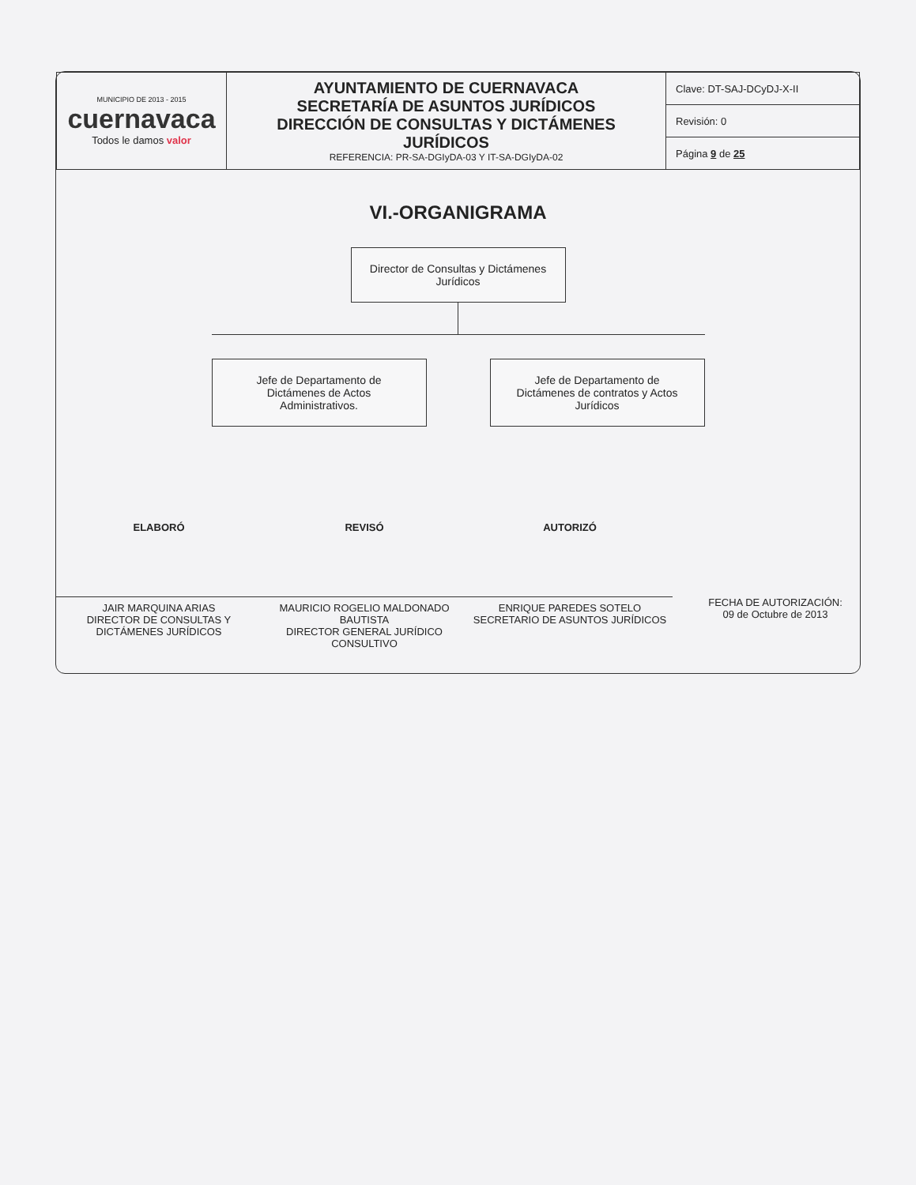| MUNICIPIO DE 2013 - 2015 cuernavaca Todos le damos valor | AYUNTAMIENTO DE CUERNAVACA SECRETARÍA DE ASUNTOS JURÍDICOS DIRECCIÓN DE CONSULTAS Y DICTÁMENES JURÍDICOS REFERENCIA: PR-SA-DGIyDA-03 Y IT-SA-DGIyDA-02 | Clave: DT-SAJ-DCyDJ-X-II |
| | | Revisión: 0 |
| | | Página 9 de 25 |
VI.-ORGANIGRAMA
Director de Consultas y Dictámenes Jurídicos
Jefe de Departamento de Dictámenes de Actos Administrativos.
Jefe de Departamento de Dictámenes de contratos y Actos Jurídicos
ELABORÓ
JAIR MARQUINA ARIAS
DIRECTOR DE CONSULTAS Y DICTÁMENES JURÍDICOS
REVISÓ
MAURICIO ROGELIO MALDONADO BAUTISTA
DIRECTOR GENERAL JURÍDICO CONSULTIVO
AUTORIZÓ
ENRIQUE PAREDES SOTELO
SECRETARIO DE ASUNTOS JURÍDICOS
FECHA DE AUTORIZACIÓN:
09 de Octubre de 2013